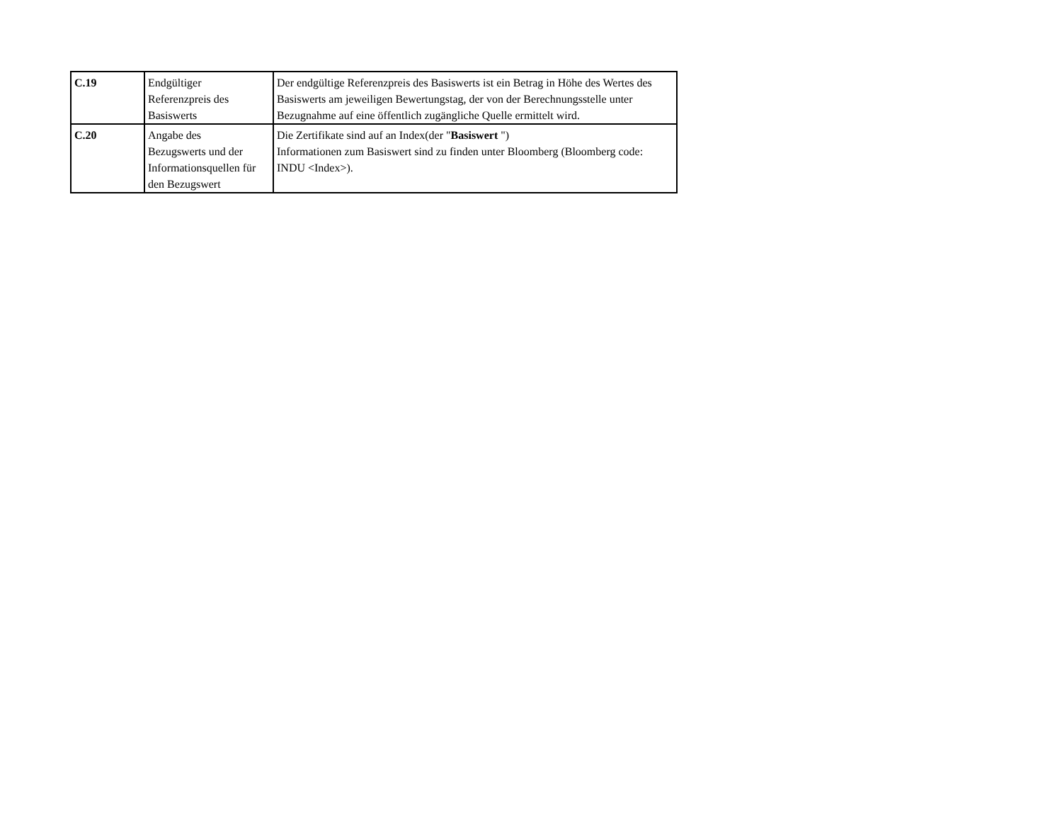| C.19 | Endgültiger Referenzpreis des Basiswerts | Der endgültige Referenzpreis des Basiswerts ist ein Betrag in Höhe des Wertes des Basiswerts am jeweiligen Bewertungstag, der von der Berechnungsstelle unter Bezugnahme auf eine öffentlich zugängliche Quelle ermittelt wird. |
| C.20 | Angabe des Bezugswerts und der Informationsquellen für den Bezugswert | Die Zertifikate sind auf an Index(der " Basiswert ") Informationen zum Basiswert sind zu finden unter Bloomberg (Bloomberg code: INDU <Index>). |